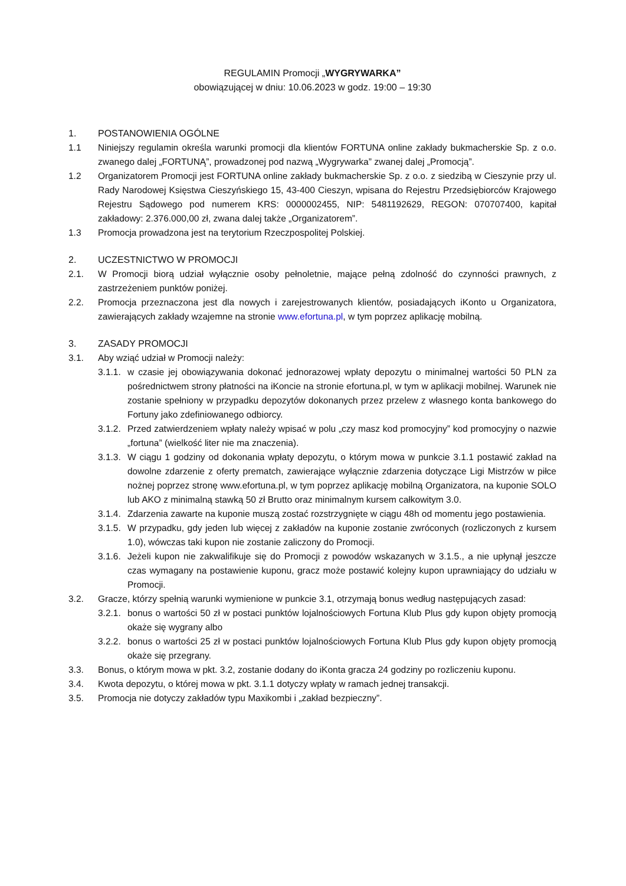REGULAMIN Promocji „WYGRYWARKA”
obowiązującej w dniu: 10.06.2023 w godz. 19:00 – 19:30
1. POSTANOWIENIA OGÓLNE
1.1 Niniejszy regulamin określa warunki promocji dla klientów FORTUNA online zakłady bukmacherskie Sp. z o.o. zwanego dalej „FORTUNĄ”, prowadzonej pod nazwą „Wygrywarka” zwanej dalej „Promocją”.
1.2 Organizatorem Promocji jest FORTUNA online zakłady bukmacherskie Sp. z o.o. z siedzibą w Cieszynie przy ul. Rady Narodowej Księstwa Cieszyńskiego 15, 43-400 Cieszyn, wpisana do Rejestru Przedsiębiorców Krajowego Rejestru Sądowego pod numerem KRS: 0000002455, NIP: 5481192629, REGON: 070707400, kapitał zakładowy: 2.376.000,00 zł, zwana dalej także „Organizatorem”.
1.3 Promocja prowadzona jest na terytorium Rzeczpospolitej Polskiej.
2. UCZESTNICTWO W PROMOCJI
2.1. W Promocji biorą udział wyłącznie osoby pełnoletnie, mające pełną zdolność do czynności prawnych, z zastrzeżeniem punktów poniżej.
2.2. Promocja przeznaczona jest dla nowych i zarejestrowanych klientów, posiadających iKonto u Organizatora, zawierających zakłady wzajemne na stronie www.efortuna.pl, w tym poprzez aplikację mobilną.
3. ZASADY PROMOCJI
3.1. Aby wziąć udział w Promocji należy:
3.1.1.
w czasie jej obowiązywania dokonać jednorazowej wpłaty depozytu o minimalnej wartości 50 PLN za pośrednictwem strony płatności na iKoncie na stronie efortuna.pl, w tym w aplikacji mobilnej. Warunek nie zostanie spełniony w przypadku depozytów dokonanych przez przelew z własnego konta bankowego do Fortuny jako zdefiniowanego odbiorcy.
3.1.2.
Przed zatwierdzeniem wpłaty należy wpisać w polu „czy masz kod promocyjny” kod promocyjny o nazwie „fortuna” (wielkość liter nie ma znaczenia).
3.1.3.
W ciągu 1 godziny od dokonania wpłaty depozytu, o którym mowa w punkcie 3.1.1 postawić zakład na dowolne zdarzenie z oferty prematch, zawierające wyłącznie zdarzenia dotyczące Ligi Mistrzów w piłce nożnej poprzez stronę www.efortuna.pl, w tym poprzez aplikację mobilną Organizatora, na kuponie SOLO lub AKO z minimalną stawką 50 zł Brutto oraz minimalnym kursem całkowitym 3.0.
3.1.4.
Zdarzenia zawarte na kuponie muszą zostać rozstrzygnięte w ciągu 48h od momentu jego postawienia.
3.1.5.
W przypadku, gdy jeden lub więcej z zakładów na kuponie zostanie zwróconych (rozliczonych z kursem 1.0), wówczas taki kupon nie zostanie zaliczony do Promocji.
3.1.6.
Jeżeli kupon nie zakwalifikuje się do Promocji z powodów wskazanych w 3.1.5., a nie upłynął jeszcze czas wymagany na postawienie kuponu, gracz może postawić kolejny kupon uprawniający do udziału w Promocji.
3.2. Gracze, którzy spełnią warunki wymienione w punkcie 3.1, otrzymają bonus według następujących zasad:
3.2.1.
bonus o wartości 50 zł w postaci punktów lojalnościowych Fortuna Klub Plus gdy kupon objęty promocją okaże się wygrany albo
3.2.2.
bonus o wartości 25 zł w postaci punktów lojalnościowych Fortuna Klub Plus gdy kupon objęty promocją okaże się przegrany.
3.3. Bonus, o którym mowa w pkt. 3.2, zostanie dodany do iKonta gracza 24 godziny po rozliczeniu kuponu.
3.4. Kwota depozytu, o której mowa w pkt. 3.1.1 dotyczy wpłaty w ramach jednej transakcji.
3.5. Promocja nie dotyczy zakładów typu Maxikombi i „zakład bezpieczny”.